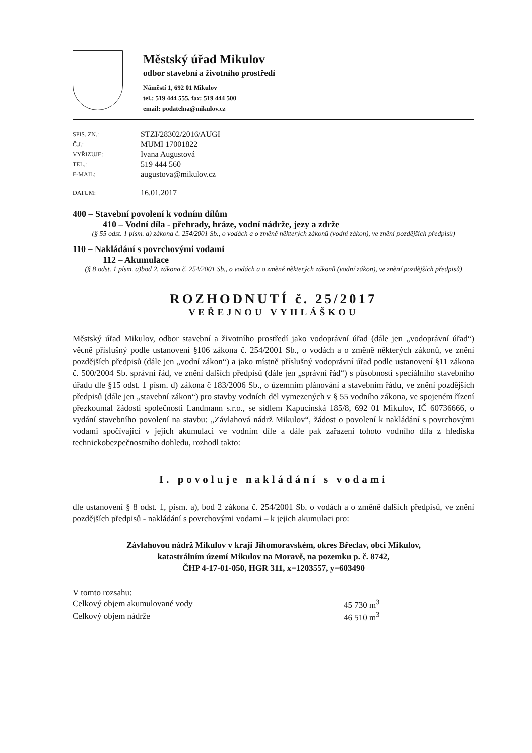Městský úřad Mikulov
odbor stavební a životního prostředí
Náměstí 1, 692 01 Mikulov
tel.: 519 444 555, fax: 519 444 500
email: podatelna@mikulov.cz
| SPIS. ZN.: | STZI/28302/2016/AUGI |
| Č.J.: | MUMI 17001822 |
| VYŘIZUJE: | Ivana Augustová |
| TEL.: | 519 444 560 |
| E-MAIL: | augustova@mikulov.cz |
| DATUM: | 16.01.2017 |
400 – Stavební povolení k vodním dílům
410 – Vodní díla - přehrady, hráze, vodní nádrže, jezy a zdrže
(§ 55 odst. 1 písm. a) zákona č. 254/2001 Sb., o vodách a o změně některých zákonů (vodní zákon), ve znění pozdějších předpisů)
110 – Nakládání s povrchovými vodami
112 – Akumulace
(§ 8 odst. 1 písm. a)bod 2. zákona č. 254/2001 Sb., o vodách a o změně některých zákonů (vodní zákon), ve znění pozdějších předpisů)
ROZHODNUTÍ č. 25/2017
VEŘEJNOU VYHLÁŠKOU
Městský úřad Mikulov, odbor stavební a životního prostředí jako vodoprávní úřad (dále jen „vodoprávní úřad“) věcně příslušný podle ustanovení §106 zákona č. 254/2001 Sb., o vodách a o změně některých zákonů, ve znění pozdějších předpisů (dále jen „vodní zákon“) a jako místně příslušný vodoprávní úřad podle ustanovení §11 zákona č. 500/2004 Sb. správní řád, ve znění dalších předpisů (dále jen „správní řád“) s působností speciálního stavebního úřadu dle §15 odst. 1 písm. d) zákona č 183/2006 Sb., o územním plánování a stavebním řádu, ve znění pozdějších předpisů (dále jen „stavební zákon“) pro stavby vodních děl vymezených v § 55 vodního zákona, ve spojeném řízení přezkoumal žádosti společnosti Landmann s.r.o., se sídlem Kapucínská 185/8, 692 01 Mikulov, IČ 60736666, o vydání stavebního povolení na stavbu: „Závlahová nádrž Mikulov“, žádost o povolení k nakládání s povrchovými vodami spočívající v jejich akumulaci ve vodním díle a dále pak zařazení tohoto vodního díla z hlediska technickobezpečnostního dohledu, rozhodl takto:
I. povoluje nakládání s vodami
dle ustanovení § 8 odst. 1, písm. a), bod 2 zákona č. 254/2001 Sb. o vodách a o změně dalších předpisů, ve znění pozdějších předpisů - nakládání s povrchovými vodami – k jejich akumulaci pro:
Závlahovou nádrž Mikulov v kraji Jihomoravském, okres Břeclav, obci Mikulov,
katastrálním území Mikulov na Moravě, na pozemku p. č. 8742,
ČHP 4-17-01-050, HGR 311, x=1203557, y=603490
| V tomto rozsahu: | |
| Celkový objem akumulované vody | 45 730 m<sup>3</sup> |
| Celkový objem nádrže | 46 510 m<sup>3</sup> |